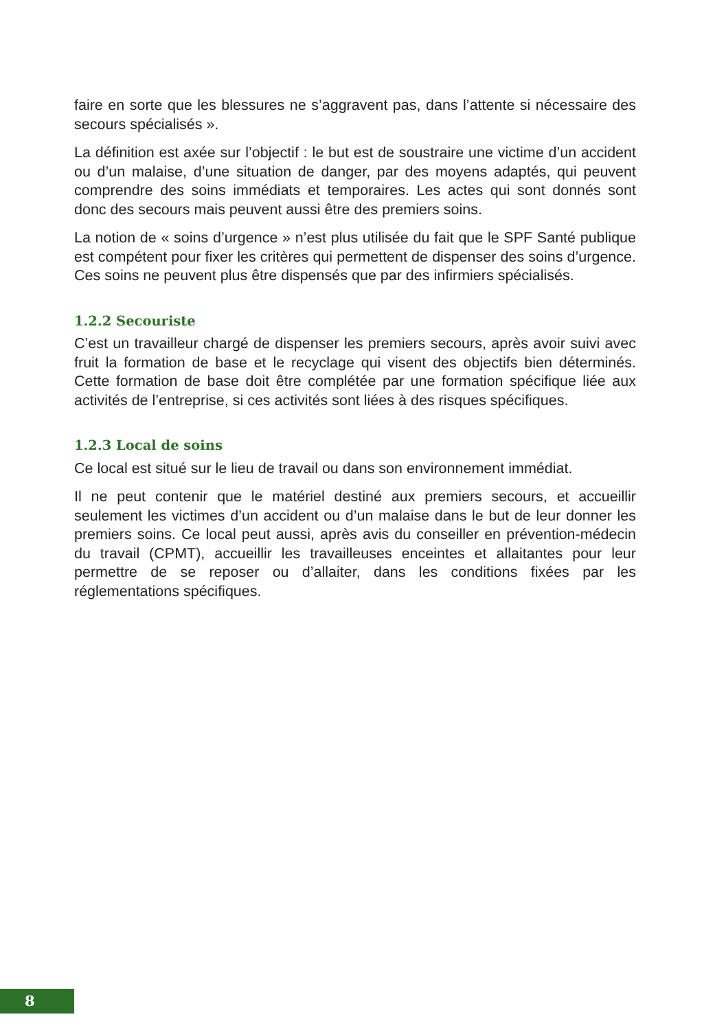faire en sorte que les blessures ne s’aggravent pas, dans l’attente si nécessaire des secours spécialisés ».
La définition est axée sur l’objectif : le but est de soustraire une victime d’un accident ou d’un malaise, d’une situation de danger, par des moyens adaptés, qui peuvent comprendre des soins immédiats et temporaires. Les actes qui sont donnés sont donc des secours mais peuvent aussi être des premiers soins.
La notion de « soins d’urgence » n’est plus utilisée du fait que le SPF Santé publique est compétent pour fixer les critères qui permettent de dispenser des soins d’urgence. Ces soins ne peuvent plus être dispensés que par des infirmiers spécialisés.
1.2.2 Secouriste
C’est un travailleur chargé de dispenser les premiers secours, après avoir suivi avec fruit la formation de base et le recyclage qui visent des objectifs bien déterminés. Cette formation de base doit être complétée par une formation spécifique liée aux activités de l’entreprise, si ces activités sont liées à des risques spécifiques.
1.2.3 Local de soins
Ce local est situé sur le lieu de travail ou dans son environnement immédiat.
Il ne peut contenir que le matériel destiné aux premiers secours, et accueillir seulement les victimes d’un accident ou d’un malaise dans le but de leur donner les premiers soins. Ce local peut aussi, après avis du conseiller en prévention-médecin du travail (CPMT), accueillir les travailleuses enceintes et allaitantes pour leur permettre de se reposer ou d’allaiter, dans les conditions fixées par les réglementations spécifiques.
8